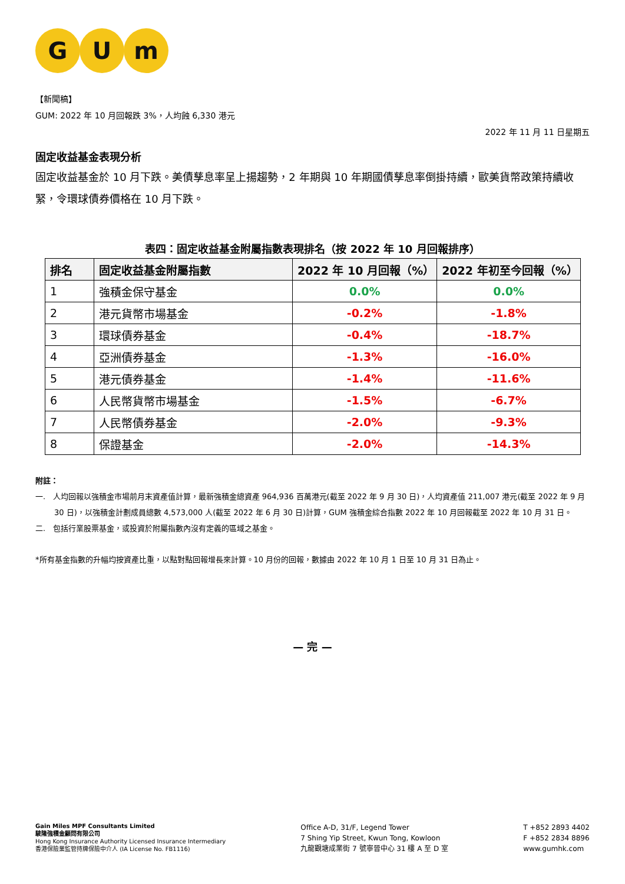G U m
【新聞稿】
GUM: 2022 年 10 月回報跌 3%，人均蝕 6,330 港元
2022 年 11 月 11 日星期五
固定收益基金表現分析
固定收益基金於 10 月下跌。美債孳息率呈上揚趨勢，2 年期與 10 年期國債孳息率倒掛持續，歐美貨幣政策持續收緊，令環球債券價格在 10 月下跌。
表四：固定收益基金附屬指數表現排名（按 2022 年 10 月回報排序）
| 排名 | 固定收益基金附屬指數 | 2022 年 10 月回報（%） | 2022 年初至今回報（%） |
| --- | --- | --- | --- |
| 1 | 強積金保守基金 | 0.0% | 0.0% |
| 2 | 港元貨幣市場基金 | -0.2% | -1.8% |
| 3 | 環球債券基金 | -0.4% | -18.7% |
| 4 | 亞洲債券基金 | -1.3% | -16.0% |
| 5 | 港元債券基金 | -1.4% | -11.6% |
| 6 | 人民幣貨幣市場基金 | -1.5% | -6.7% |
| 7 | 人民幣債券基金 | -2.0% | -9.3% |
| 8 | 保證基金 | -2.0% | -14.3% |
附註：
一. 人均回報以強積金市場前月末資產值計算，最新強積金總資產 964,936 百萬港元(截至 2022 年 9 月 30 日)，人均資產值 211,007 港元(截至 2022 年 9 月 30 日)，以強積金計劃成員總數 4,573,000 人(截至 2022 年 6 月 30 日)計算，GUM 強積金綜合指數 2022 年 10 月回報截至 2022 年 10 月 31 日。
二. 包括行業股票基金，或投資於附屬指數內沒有定義的區域之基金。
*所有基金指數的升幅均按資產比重，以點對點回報增長來計算。10 月份的回報，數據由 2022 年 10 月 1 日至 10 月 31 日為止。
— 完 —
Gain Miles MPF Consultants Limited
駿隆強積金顧問有限公司
Hong Kong Insurance Authority Licensed Insurance Intermediary
香港保險業監管持牌保險中介人 (IA License No. FB1116)
Office A-D, 31/F, Legend Tower
7 Shing Yip Street, Kwun Tong, Kowloon
九龍觀塘成業街 7 號寧晉中心 31 樓 A 至 D 室
T +852 2893 4402
F +852 2834 8896
www.gumhk.com